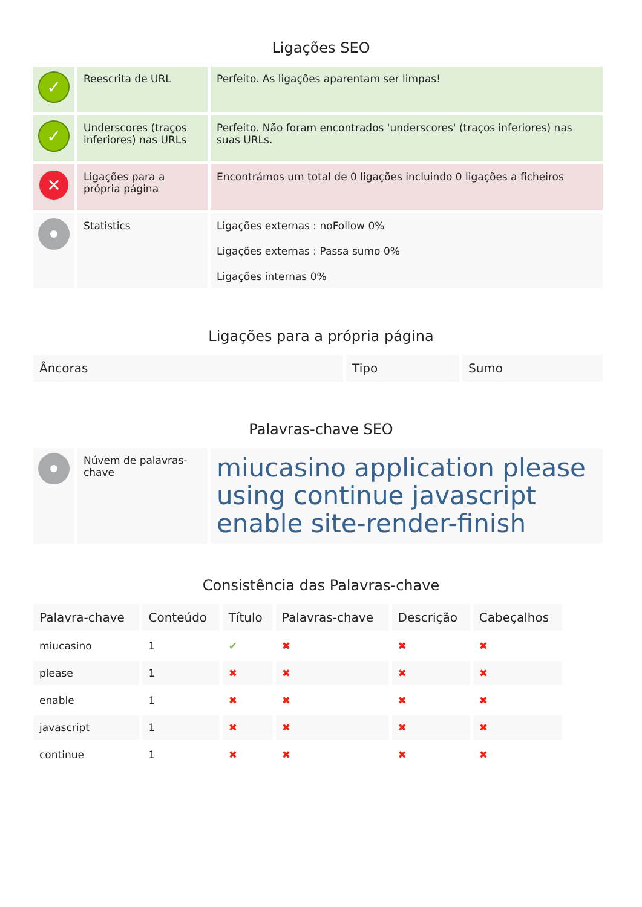Ligações SEO
| ✓ | Reescrita de URL | Perfeito. As ligações aparentam ser limpas! |
| ✓ | Underscores (traços inferiores) nas URLs | Perfeito. Não foram encontrados 'underscores' (traços inferiores) nas suas URLs. |
| ✕ | Ligações para a própria página | Encontrámos um total de 0 ligações incluindo 0 ligações a ficheiros |
| | Statistics | Ligações externas : noFollow 0% Ligações externas : Passa sumo 0% Ligações internas 0% |
Ligações para a própria página
| Âncoras | Tipo | Sumo |
| --- | --- | --- |
Palavras-chave SEO
| | Núvem de palavras-chave | miucasino application please using continue javascript enable site-render-finish |
Consistência das Palavras-chave
| Palavra-chave | Conteúdo | Título | Palavras-chave | Descrição | Cabeçalhos |
| --- | --- | --- | --- | --- | --- |
| miucasino | 1 | ✔ | ✖ | ✖ | ✖ |
| please | 1 | ✖ | ✖ | ✖ | ✖ |
| enable | 1 | ✖ | ✖ | ✖ | ✖ |
| javascript | 1 | ✖ | ✖ | ✖ | ✖ |
| continue | 1 | ✖ | ✖ | ✖ | ✖ |